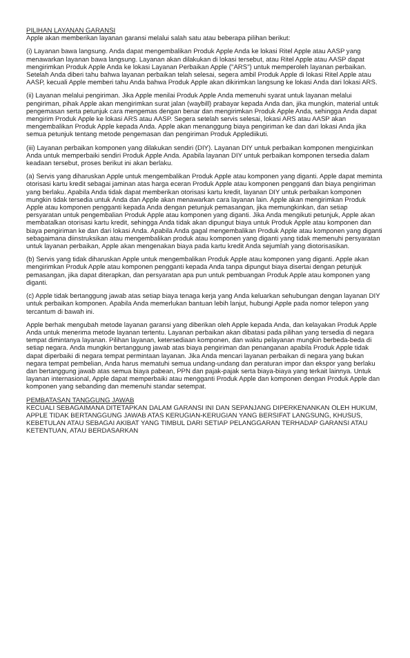PILIHAN LAYANAN GARANSI
Apple akan memberikan layanan garansi melalui salah satu atau beberapa pilihan berikut:
(i) Layanan bawa langsung. Anda dapat mengembalikan Produk Apple Anda ke lokasi Ritel Apple atau AASP yang menawarkan layanan bawa langsung. Layanan akan dilakukan di lokasi tersebut, atau Ritel Apple atau AASP dapat mengirimkan Produk Apple Anda ke lokasi Layanan Perbaikan Apple ("ARS") untuk memperoleh layanan perbaikan. Setelah Anda diberi tahu bahwa layanan perbaikan telah selesai, segera ambil Produk Apple di lokasi Ritel Apple atau AASP, kecuali Apple memberi tahu Anda bahwa Produk Apple akan dikirimkan langsung ke lokasi Anda dari lokasi ARS.
(ii) Layanan melalui pengiriman. Jika Apple menilai Produk Apple Anda memenuhi syarat untuk layanan melalui pengiriman, pihak Apple akan mengirimkan surat jalan (waybill) prabayar kepada Anda dan, jika mungkin, material untuk pengemasan serta petunjuk cara mengemas dengan benar dan mengirimkan Produk Apple Anda, sehingga Anda dapat mengirim Produk Apple ke lokasi ARS atau AASP. Segera setelah servis selesai, lokasi ARS atau AASP akan mengembalikan Produk Apple kepada Anda. Apple akan menanggung biaya pengiriman ke dan dari lokasi Anda jika semua petunjuk tentang metode pengemasan dan pengiriman Produk Applediikuti.
(iii) Layanan perbaikan komponen yang dilakukan sendiri (DIY). Layanan DIY untuk perbaikan komponen mengizinkan Anda untuk memperbaiki sendiri Produk Apple Anda. Apabila layanan DIY untuk perbaikan komponen tersedia dalam keadaan tersebut, proses berikut ini akan berlaku.
(a) Servis yang diharuskan Apple untuk mengembalikan Produk Apple atau komponen yang diganti. Apple dapat meminta otorisasi kartu kredit sebagai jaminan atas harga eceran Produk Apple atau komponen pengganti dan biaya pengiriman yang berlaku. Apabila Anda tidak dapat memberikan otorisasi kartu kredit, layanan DIY untuk perbaikan komponen mungkin tidak tersedia untuk Anda dan Apple akan menawarkan cara layanan lain. Apple akan mengirimkan Produk Apple atau komponen pengganti kepada Anda dengan petunjuk pemasangan, jika memungkinkan, dan setiap persyaratan untuk pengembalian Produk Apple atau komponen yang diganti. Jika Anda mengikuti petunjuk, Apple akan membatalkan otorisasi kartu kredit, sehingga Anda tidak akan dipungut biaya untuk Produk Apple atau komponen dan biaya pengiriman ke dan dari lokasi Anda. Apabila Anda gagal mengembalikan Produk Apple atau komponen yang diganti sebagaimana diinstruksikan atau mengembalikan produk atau komponen yang diganti yang tidak memenuhi persyaratan untuk layanan perbaikan, Apple akan mengenakan biaya pada kartu kredit Anda sejumlah yang diotorisasikan.
(b) Servis yang tidak diharuskan Apple untuk mengembalikan Produk Apple atau komponen yang diganti. Apple akan mengirimkan Produk Apple atau komponen pengganti kepada Anda tanpa dipungut biaya disertai dengan petunjuk pemasangan, jika dapat diterapkan, dan persyaratan apa pun untuk pembuangan Produk Apple atau komponen yang diganti.
(c) Apple tidak bertanggung jawab atas setiap biaya tenaga kerja yang Anda keluarkan sehubungan dengan layanan DIY untuk perbaikan komponen. Apabila Anda memerlukan bantuan lebih lanjut, hubungi Apple pada nomor telepon yang tercantum di bawah ini.
Apple berhak mengubah metode layanan garansi yang diberikan oleh Apple kepada Anda, dan kelayakan Produk Apple Anda untuk menerima metode layanan tertentu. Layanan perbaikan akan dibatasi pada pilihan yang tersedia di negara tempat dimintanya layanan. Pilihan layanan, ketersediaan komponen, dan waktu pelayanan mungkin berbeda-beda di setiap negara. Anda mungkin bertanggung jawab atas biaya pengiriman dan penanganan apabila Produk Apple tidak dapat diperbaiki di negara tempat permintaan layanan. Jika Anda mencari layanan perbaikan di negara yang bukan negara tempat pembelian, Anda harus mematuhi semua undang-undang dan peraturan impor dan ekspor yang berlaku dan bertanggung jawab atas semua biaya pabean, PPN dan pajak-pajak serta biaya-biaya yang terkait lainnya. Untuk layanan internasional, Apple dapat memperbaiki atau mengganti Produk Apple dan komponen dengan Produk Apple dan komponen yang sebanding dan memenuhi standar setempat.
PEMBATASAN TANGGUNG JAWAB
KECUALI SEBAGAIMANA DITETAPKAN DALAM GARANSI INI DAN SEPANJANG DIPERKENANKAN OLEH HUKUM, APPLE TIDAK BERTANGGUNG JAWAB ATAS KERUGIAN-KERUGIAN YANG BERSIFAT LANGSUNG, KHUSUS, KEBETULAN ATAU SEBAGAI AKIBAT YANG TIMBUL DARI SETIAP PELANGGARAN TERHADAP GARANSI ATAU KETENTUAN, ATAU BERDASARKAN